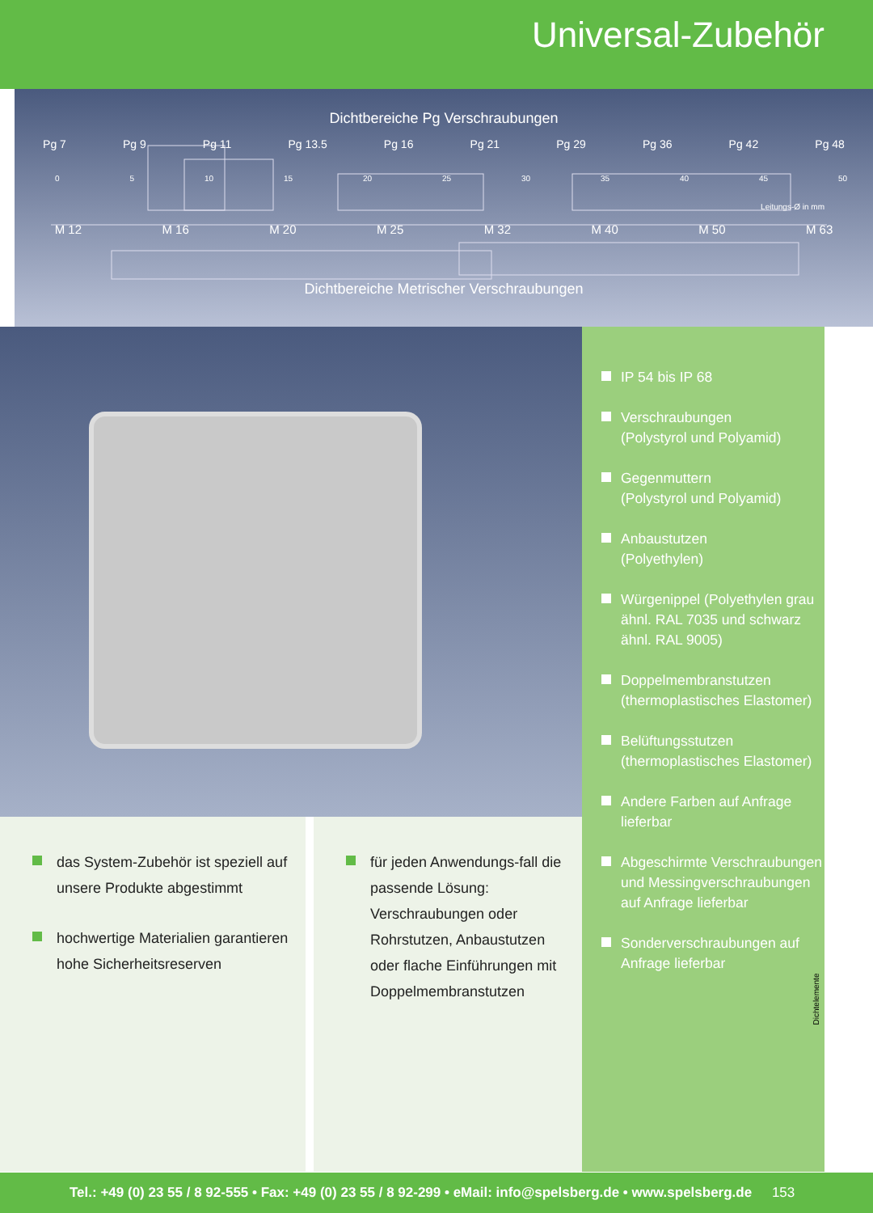Universal-Zubehör
Dichtbereiche Pg Verschraubungen
Pg 7 Pg 9 Pg 11 Pg 13.5 Pg 16 Pg 21 Pg 29 Pg 36 Pg 42 Pg 48
0 5 10 15 20 25 30 35 40 45 50
Leitungs-Ø in mm
M 12 M 16 M 20 M 25 M 32 M 40 M 50 M 63
Dichtbereiche Metrischer Verschraubungen
das System-Zubehör ist speziell auf unsere Produkte abgestimmt
hochwertige Materialien garantieren hohe Sicherheitsreserven
für jeden Anwendungs-fall die passende Lösung: Verschraubungen oder Rohrstutzen, Anbaustutzen oder flache Einführungen mit Doppelmembranstutzen
IP 54 bis IP 68
Verschraubungen
(Polystyrol und Polyamid)
Gegenmuttern
(Polystyrol und Polyamid)
Anbaustutzen
(Polyethylen)
Würgenippel (Polyethylen grau ähnl. RAL 7035 und schwarz ähnl. RAL 9005)
Doppelmembranstutzen
(thermoplastisches Elastomer)
Belüftungsstutzen
(thermoplastisches Elastomer)
Andere Farben auf Anfrage lieferbar
Abgeschirmte Verschraubungen und Messingverschraubungen auf Anfrage lieferbar
Sonderverschraubungen auf Anfrage lieferbar
Dichtelemente
Tel.: +49 (0) 23 55 / 8 92-555 • Fax: +49 (0) 23 55 / 8 92-299 • eMail: info@spelsberg.de • www.spelsberg.de 153